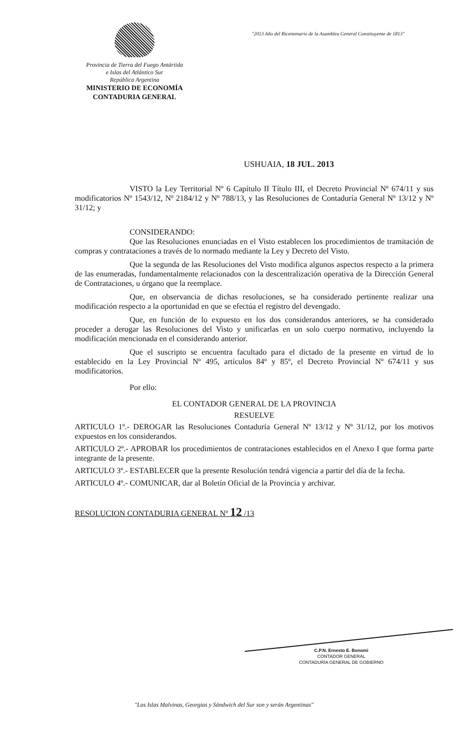Provincia de Tierra del Fuego Antártida
e Islas del Atlántico Sur
República Argentina
MINISTERIO DE ECONOMÍA
CONTADURIA GENERAL
"2013 Año del Bicentenario de la Asamblea General Constituyente de 1813"
USHUAIA, 18 JUL. 2013
VISTO la Ley Territorial Nº 6 Capítulo II Título III, el Decreto Provincial Nº 674/11 y sus modificatorios Nº 1543/12, Nº 2184/12 y Nº 788/13, y las Resoluciones de Contaduría General Nº 13/12 y Nº 31/12; y
CONSIDERANDO:
Que las Resoluciones enunciadas en el Visto establecen los procedimientos de tramitación de compras y contrataciones a través de lo normado mediante la Ley y Decreto del Visto.
Que la segunda de las Resoluciones del Visto modifica algunos aspectos respecto a la primera de las enumeradas, fundamentalmente relacionados con la descentralización operativa de la Dirección General de Contrataciones, u órgano que la reemplace.
Que, en observancia de dichas resoluciones, se ha considerado pertinente realizar una modificación respecto a la oportunidad en que se efectúa el registro del devengado.
Que, en función de lo expuesto en los dos considerandos anteriores, se ha considerado proceder a derogar las Resoluciones del Visto y unificarlas en un solo cuerpo normativo, incluyendo la modificación mencionada en el considerando anterior.
Que el suscripto se encuentra facultado para el dictado de la presente en virtud de lo establecido en la Ley Provincial Nº 495, artículos 84º y 85º, el Decreto Provincial Nº 674/11 y sus modificatorios.
Por ello:
EL CONTADOR GENERAL DE LA PROVINCIA
RESUELVE
ARTICULO 1º.- DEROGAR las Resoluciones Contaduría General Nº 13/12 y Nº 31/12, por los motivos expuestos en los considerandos.
ARTICULO 2º.- APROBAR los procedimientos de contrataciones establecidos en el Anexo I que forma parte integrante de la presente.
ARTICULO 3º.- ESTABLECER que la presente Resolución tendrá vigencia a partir del día de la fecha.
ARTICULO 4º.- COMUNICAR, dar al Boletín Oficial de la Provincia y archivar.
RESOLUCION CONTADURIA GENERAL Nº 12 /13
C.P.N. Ernesto E. Bonomi
CONTADOR GENERAL
CONTADURÍA GENERAL DE GOBIERNO
"Las Islas Malvinas, Georgias y Sándwich del Sur son y serán Argentinas"